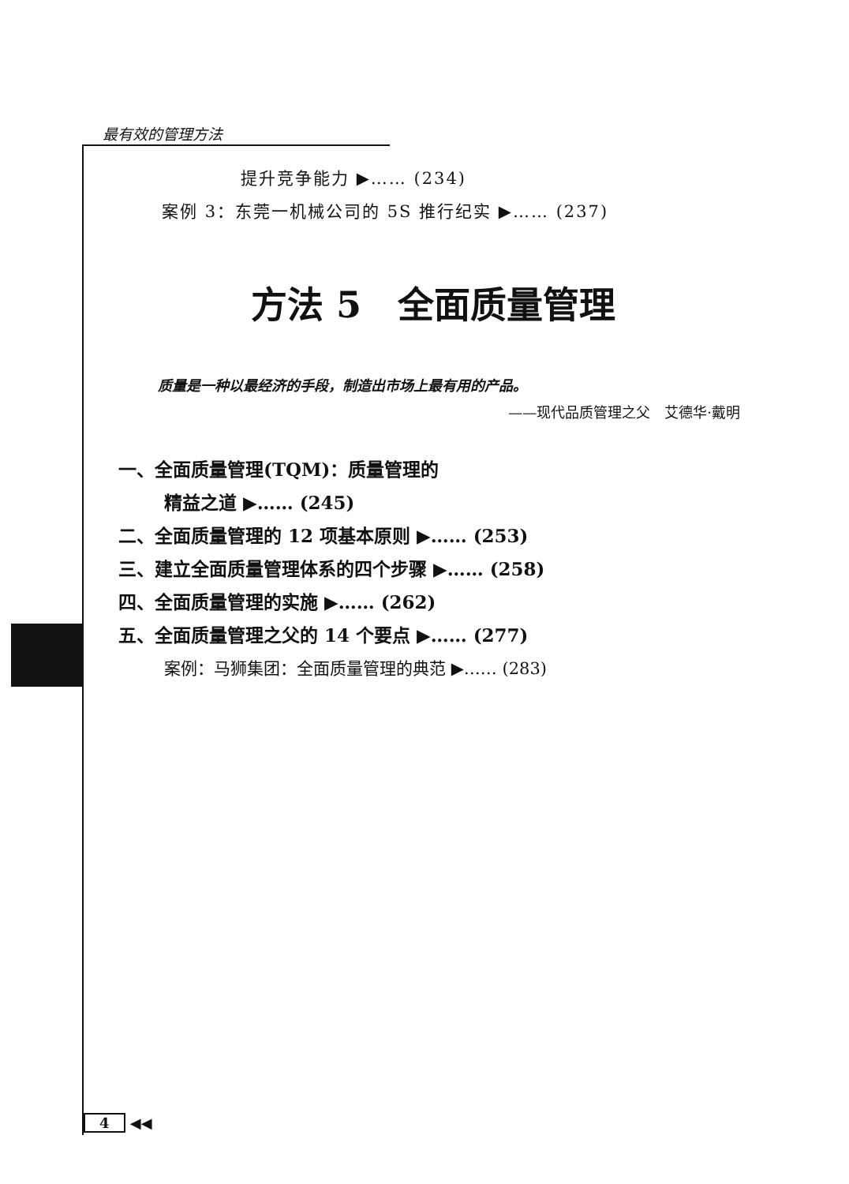最有效的管理方法
提升竞争能力 ▶…… (234)
案例 3：东莞一机械公司的 5S 推行纪实 ▶…… (237)
方法 5　全面质量管理
质量是一种以最经济的手段，制造出市场上最有用的产品。
——现代品质管理之父　艾德华·戴明
一、全面质量管理(TQM)：质量管理的
精益之道 ▶…… (245)
二、全面质量管理的 12 项基本原则 ▶…… (253)
三、建立全面质量管理体系的四个步骤 ▶…… (258)
四、全面质量管理的实施 ▶…… (262)
五、全面质量管理之父的 14 个要点 ▶…… (277)
案例：马狮集团：全面质量管理的典范 ▶…… (283)
4 ◀◀